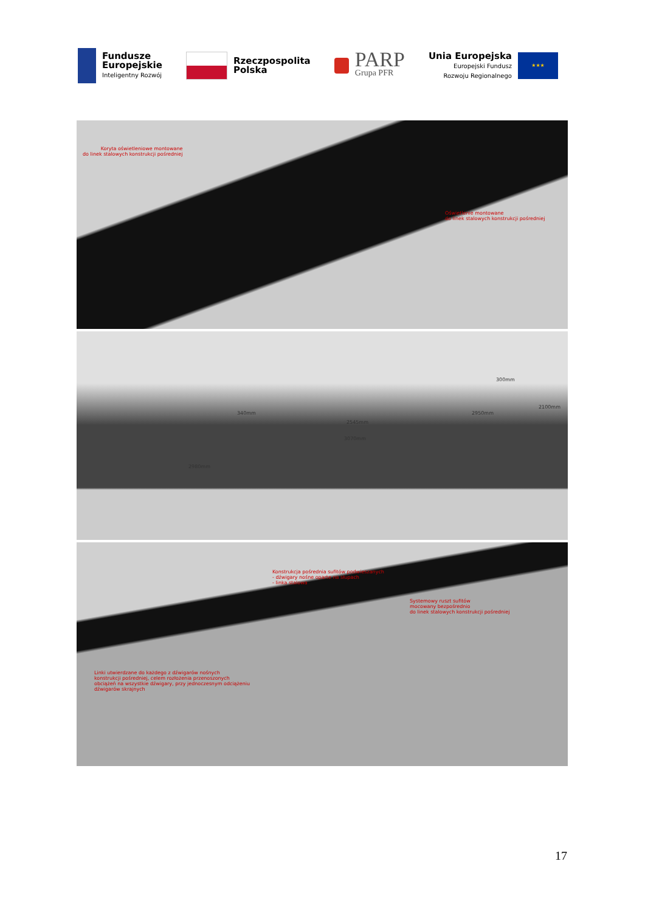Fundusze
Europejskie
Inteligentny Rozwój
Rzeczpospolita
Polska
PARP
Grupa PFR
Unia Europejska
Europejski Fundusz
Rozwoju Regionalnego
★★★
Koryta oświetleniowe montowane
do linek stalowych konstrukcji pośredniej
Oświetlenie montowane
do linek stalowych konstrukcji pośredniej
340mm
2545mm
2950mm
3070mm
2980mm
300mm
2100mm
Konstrukcja pośrednia sufitów podwieszanych
- dźwigary nośne oparte na słupach
- linka stalowa
Systemowy ruszt sufitów
mocowany bezpośrednio
do linek stalowych konstrukcji pośredniej
Linki utwierdzane do każdego z dźwigarów nośnych
konstrukcji pośredniej, celem rozłożenia przenoszonych
obciążeń na wszystkie dźwigary, przy jednoczesnym odciążeniu
dźwigarów skrajnych
17